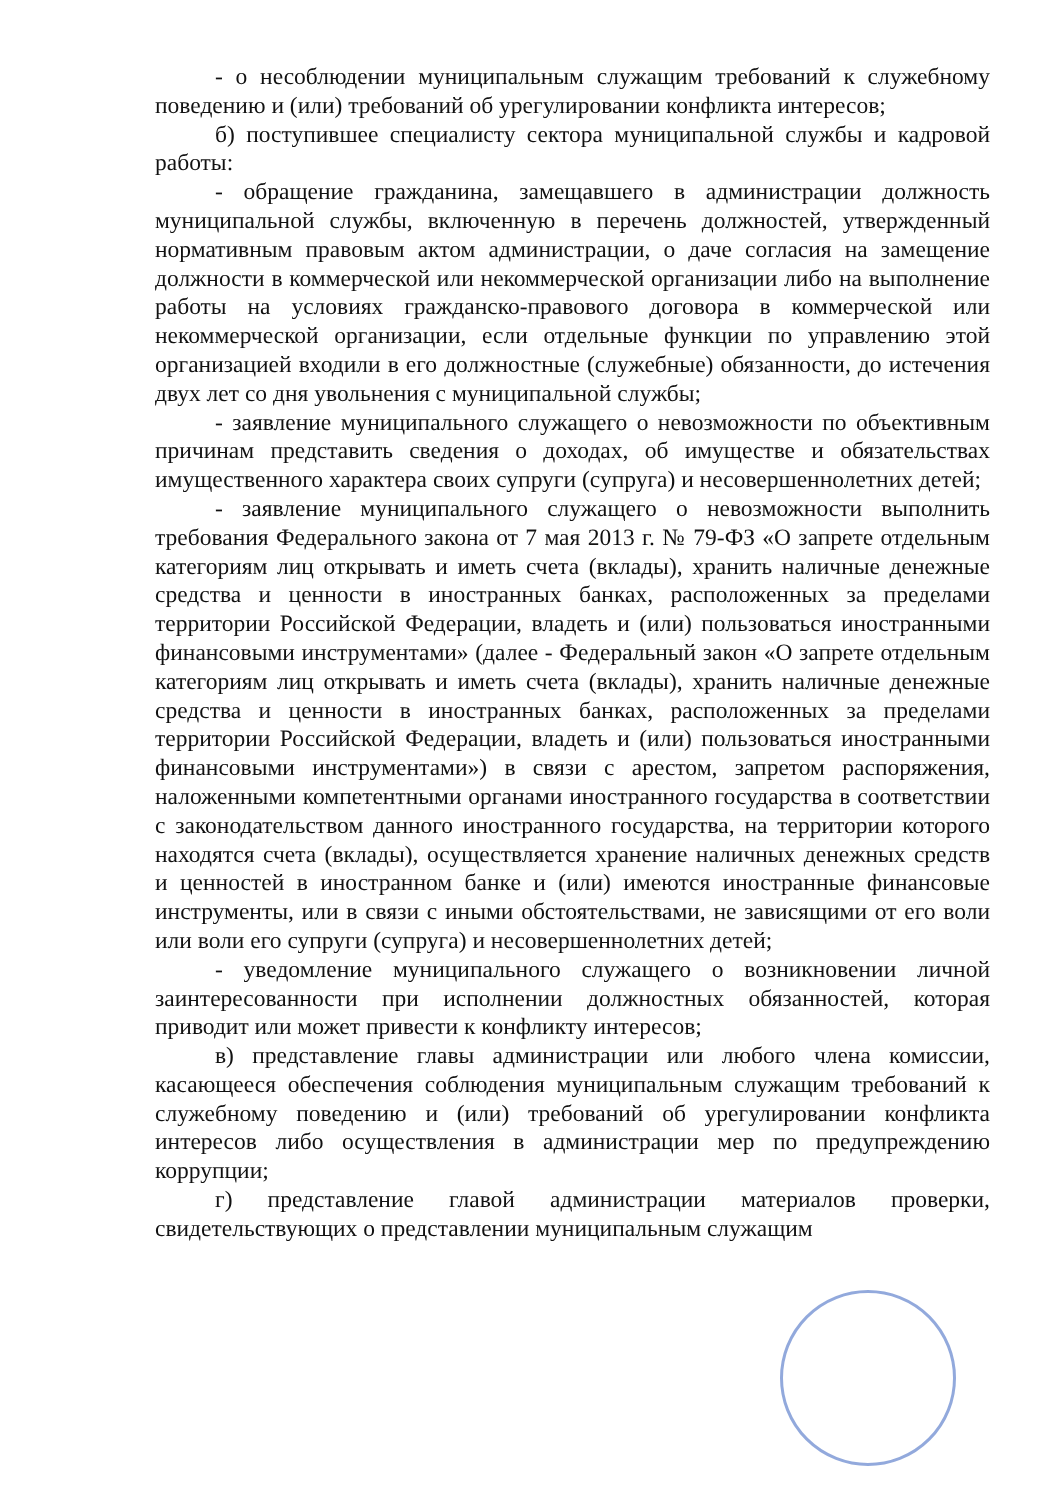- о несоблюдении муниципальным служащим требований к служебному поведению и (или) требований об урегулировании конфликта интересов;
б) поступившее специалисту сектора муниципальной службы и кадровой работы:
- обращение гражданина, замещавшего в администрации должность муниципальной службы, включенную в перечень должностей, утвержденный нормативным правовым актом администрации, о даче согласия на замещение должности в коммерческой или некоммерческой организации либо на выполнение работы на условиях гражданско-правового договора в коммерческой или некоммерческой организации, если отдельные функции по управлению этой организацией входили в его должностные (служебные) обязанности, до истечения двух лет со дня увольнения с муниципальной службы;
- заявление муниципального служащего о невозможности по объективным причинам представить сведения о доходах, об имуществе и обязательствах имущественного характера своих супруги (супруга) и несовершеннолетних детей;
- заявление муниципального служащего о невозможности выполнить требования Федерального закона от 7 мая 2013 г. № 79-ФЗ «О запрете отдельным категориям лиц открывать и иметь счета (вклады), хранить наличные денежные средства и ценности в иностранных банках, расположенных за пределами территории Российской Федерации, владеть и (или) пользоваться иностранными финансовыми инструментами» (далее - Федеральный закон «О запрете отдельным категориям лиц открывать и иметь счета (вклады), хранить наличные денежные средства и ценности в иностранных банках, расположенных за пределами территории Российской Федерации, владеть и (или) пользоваться иностранными финансовыми инструментами») в связи с арестом, запретом распоряжения, наложенными компетентными органами иностранного государства в соответствии с законодательством данного иностранного государства, на территории которого находятся счета (вклады), осуществляется хранение наличных денежных средств и ценностей в иностранном банке и (или) имеются иностранные финансовые инструменты, или в связи с иными обстоятельствами, не зависящими от его воли или воли его супруги (супруга) и несовершеннолетних детей;
- уведомление муниципального служащего о возникновении личной заинтересованности при исполнении должностных обязанностей, которая приводит или может привести к конфликту интересов;
в) представление главы администрации или любого члена комиссии, касающееся обеспечения соблюдения муниципальным служащим требований к служебному поведению и (или) требований об урегулировании конфликта интересов либо осуществления в администрации мер по предупреждению коррупции;
г) представление главой администрации материалов проверки, свидетельствующих о представлении муниципальным служащим